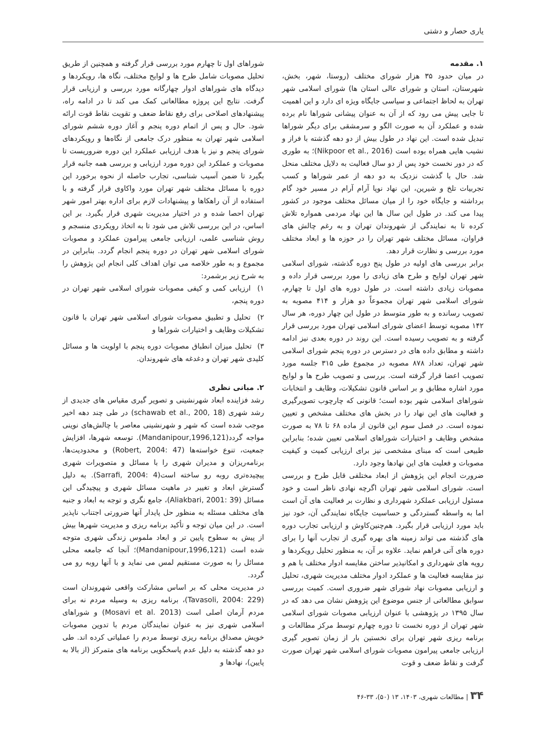یاری حصار و دشتی
۱. مقدمه
در میان حدود ۳۵ هزار شورای مختلف (روستا، شهر، بخش، شهرستان، استان و شورای عالی استان ها) شورای اسلامی شهر تهران به لحاظ اجتماعی و سیاسی جایگاه ویژه ای دارد و این اهمیت تا جایی پیش می رود که از آن به عنوان پیشانی شوراها نام برده شده و عملکرد آن به صورت الگو و سرمشقی برای دیگر شوراها تبدیل شده است. این نهاد در طول بیش از دو دهه گذشته با فراز و نشیب هایی همراه بوده است (Nikpoor et al., 2016)؛ به طوری که در دور نخست خود پس از دو سال فعالیت به دلایل مختلف منحل شد. حال با گذشت نزدیک به دو دهه از عمر شوراها و کسب تجربیات تلخ و شیرین، این نهاد نوپا آرام آرام در مسیر خود گام برداشته و جایگاه خود را از میان مسائل مختلف موجود در کشور پیدا می کند. در طول این سال ها این نهاد مردمی همواره تلاش کرده تا به نمایندگی از شهروندان تهران و به رغم چالش های فراوان، مسائل مختلف شهر تهران را در حوزه ها و ابعاد مختلف مورد بررسی و نظارت قرار دهد.
برابر بررسی های اولیه در طول پنج دوره گذشته، شورای اسلامی شهر تهران لوایح و طرح های زیادی را مورد بررسی قرار داده و مصوبات زیادی داشته است. در طول دوره های اول تا چهارم، شورای اسلامی شهر تهران مجموعاً دو هزار و ۴۱۴ مصوبه به تصویب رسانده و به طور متوسط در طول این چهار دوره، هر سال ۱۴۲ مصوبه توسط اعضای شورای اسلامی تهران مورد بررسی قرار گرفته و به تصویب رسیده است. این روند در دوره بعدی نیز ادامه داشته و مطابق داده های در دسترس در دوره پنجم شورای اسلامی شهر تهران، تعداد ۸۷۸ مصوبه در مجموع طی ۳۱۵ جلسه مورد تصویب اعضا قرار گرفته است. بررسی و تصویب طرح ها و لوایح مورد اشاره مطابق و بر اساس قانون تشکیلات، وظایف و انتخابات شوراهای اسلامی شهر بوده است؛ قانونی که چارچوب تصویرگیری و فعالیت های این نهاد را در بخش های مختلف مشخص و تعیین نموده است. در فصل سوم این قانون از ماده ۶۸ تا ۷۸ به صورت مشخص وظایف و اختیارات شوراهای اسلامی تعیین شده؛ بنابراین طبیعی است که مبنای مشخصی نیز برای ارزیابی کمیت و کیفیت مصوبات و فعلیت های این نهادها وجود دارد.
ضرورت انجام این پژوهش از ابعاد مختلفی قابل طرح و بررسی است. شورای اسلامی شهر تهران اگرچه نهادی ناظر است و خود مسئول ارزیابی عملکرد شهرداری و نظارت بر فعالیت های آن است اما به واسطه گستردگی و حساسیت جایگاه نمایندگی آن، خود نیز باید مورد ارزیابی قرار بگیرد. هم‌چنین‌کاوش و ارزیابی تجارب دوره های گذشته می تواند زمینه های بهره گیری از تجارب آنها را برای دوره های آتی فراهم نماید. علاوه بر آن، به منظور تحلیل رویکردها و رویه های شهرداری و امکانپذیر ساختن مقایسه ادوار مختلف با هم و نیز مقایسه فعالیت ها و عملکرد ادوار مختلف مدیریت شهری، تحلیل و ارزیابی مصوبات نهاد شورای شهر ضروری است. کمیت بررسی سوابق مطالعاتی از جنس موضوع این پژوهش نشان می دهد که در سال ۱۳۹۵ در پژوهشی با عنوان ارزیابی مصوبات شورای اسلامی شهر تهران از دوره نخست تا دوره چهارم توسط مرکز مطالعات و برنامه ریزی شهر تهران برای نخستین بار از زمان تصویر گیری ارزیابی جامعی پیرامون مصوبات شورای اسلامی شهر تهران صورت گرفت و نقاط ضعف و قوت
شوراهای اول تا چهارم مورد بررسی قرار گرفته و همچنین از طریق تحلیل مصوبات شامل طرح ها و لوایح مختلف، نگاه ها، رویکردها و دیدگاه های شوراهای ادوار چهارگانه مورد بررسی و ارزیابی قرار گرفت. نتایج این پروژه مطالعاتی کمک می کند تا در ادامه راه، پیشنهادهای اصلاحی برای رفع نقاط ضعف و تقویت نقاط قوت ارائه شود. حال و پس از اتمام دوره پنجم و آغاز دوره ششم شورای اسلامی شهر تهران به منظور درک جامعی از نگاه‌ها و رویکردهای شورای پنجم و نیز با هدف ارزیابی عملکرد این دوره ضروریست تا مصوبات و عملکرد این دوره مورد ارزیابی و بررسی همه جانبه قرار بگیرد تا ضمن آسیب شناسی، تجارب حاصله از نحوه برخورد این دوره با مسائل مختلف شهر تهران مورد واکاوی قرار گرفته و با استفاده از آن راهکاها و پیشنهادات لازم برای اداره بهتر امور شهر تهران احصا شده و در اختیار مدیریت شهری قرار بگیرد. بر این اساس، در این بررسی تلاش می شود تا به اتخاذ رویکردی منسجم و روش شناسی علمی، ارزیابی جامعی پیرامون عملکرد و مصوبات شورای اسلامی شهر تهران در دوره پنجم انجام گردد. بنابراین در مجموع و به طور خلاصه می توان اهداف کلی انجام این پژوهش را به شرح زیر برشمرد:
۱) ارزیابی کمی و کیفی مصوبات شورای اسلامی شهر تهران در دوره پنجم،
۲) تحلیل و تطبیق مصوبات شورای اسلامی شهر تهران با قانون تشکیلات وظایف و اختیارات شوراها و
۳) تحلیل میزان انطباق مصوبات دوره پنجم با اولویت ها و مسائل کلیدی شهر تهران و دغدغه های شهروندان.
۲. مبانی نظری
رشد فزاینده ابعاد شهرنشینی و تصویر گیری مقیاس های جدیدی از رشد شهری (schawab et al., 200, 18) در طی چند دهه اخیر موجب شده است که شهر و شهرنشینی معاصر با چالش‌های نوینی مواجه گردد(Mandanipour,1996,121). توسعه شهرها، افزایش جمعیت، تنوع خواسته‌ها (Robert, 2004: 47) و محدودیت‌ها، برنامه‌ریزان و مدیران شهری را با مسائل و متصویرات شهری پیچیده‌تری روبه رو ساخته است(Sarrafi, 2004: 4). به دلیل گسترش ابعاد و تغییر در ماهیت مسائل شهری و پیچیدگی این مسائل (Aliakbari, 2001: 39)، جامع نگری و توجه به ابعاد و جنبه های مختلف مسئله به منظور حل پایدار آنها ضرورتی اجتناب ناپذیر است. در این میان توجه و تأکید برنامه ریزی و مدیریت شهرها بیش از پیش به سطوح پایین تر و ابعاد ملموس زندگی شهری متوجه شده است (Mandanipour,1996,121)؛ آنجا که جامعه محلی مسائل را به صورت مستقیم لمس می نماید و با آنها روبه رو می گردد.
در مدیریت محلی که بر اساس مشارکت واقعی شهروندان است (Tavasoli, 2004: 229)، برنامه ریزی به وسیله مردم نه برای مردم آرمان اصلی است (Mosavi et al. 2013) و شوراهای اسلامی شهری نیز به عنوان نمایندگان مردم با تدوین مصوبات خویش مصداق برنامه ریزی توسط مردم را عملیاتی کرده اند. طی دو دهه گذشته به دلیل عدم پاسخگویی برنامه های متمرکز (از بالا به پایین)، نهادها و
۳۴ | مطالعات شهری، ۱۴۰۳، ۱۳ (۵۰)، ۳۳-۴۶